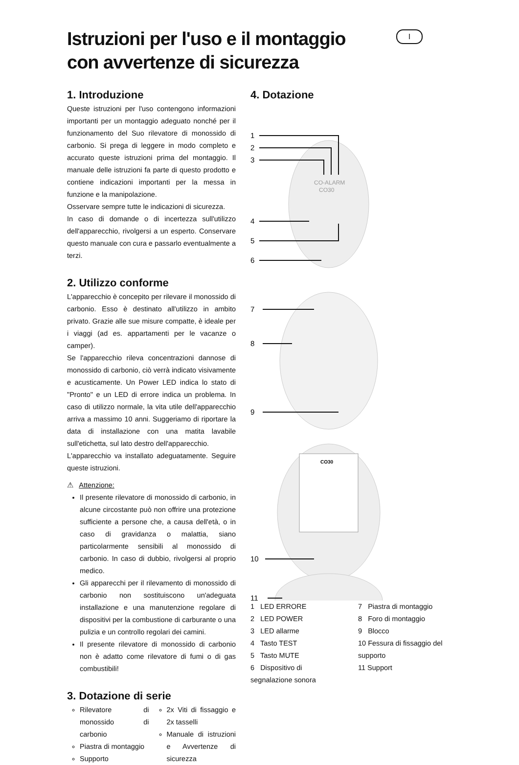I
Istruzioni per l'uso e il montaggio
con avvertenze di sicurezza
1. Introduzione
Queste istruzioni per l'uso contengono informazioni importanti per un montaggio adeguato nonché per il funzionamento del Suo rilevatore di monossido di carbonio. Si prega di leggere in modo completo e accurato queste istruzioni prima del montaggio. Il manuale delle istruzioni fa parte di questo prodotto e contiene indicazioni importanti per la messa in funzione e la manipolazione.
Osservare sempre tutte le indicazioni di sicurezza.
In caso di domande o di incertezza sull'utilizzo dell'apparecchio, rivolgersi a un esperto. Conservare questo manuale con cura e passarlo eventualmente a terzi.
2. Utilizzo conforme
L'apparecchio è concepito per rilevare il monossido di carbonio. Esso è destinato all'utilizzo in ambito privato. Grazie alle sue misure compatte, è ideale per i viaggi (ad es. appartamenti per le vacanze o camper).
Se l'apparecchio rileva concentrazioni dannose di monossido di carbonio, ciò verrà indicato visivamente e acusticamente. Un Power LED indica lo stato di "Pronto" e un LED di errore indica un problema. In caso di utilizzo normale, la vita utile dell'apparecchio arriva a massimo 10 anni. Suggeriamo di riportare la data di installazione con una matita lavabile sull'etichetta, sul lato destro dell'apparecchio.
L'apparecchio va installato adeguatamente. Seguire queste istruzioni.
⚠ Attenzione:
Il presente rilevatore di monossido di carbonio, in alcune circostante può non offrire una protezione sufficiente a persone che, a causa dell'età, o in caso di gravidanza o malattia, siano particolarmente sensibili al monossido di carbonio. In caso di dubbio, rivolgersi al proprio medico.
Gli apparecchi per il rilevamento di monossido di carbonio non sostituiscono un'adeguata installazione e una manutenzione regolare di dispositivi per la combustione di carburante o una pulizia e un controllo regolari dei camini.
Il presente rilevatore di monossido di carbonio non è adatto come rilevatore di fumi o di gas combustibili!
3. Dotazione di serie
Rilevatore di monossido di carbonio
Piastra di montaggio
Supporto
2x Viti di fissaggio e 2x tasselli
Manuale di istruzioni e Avvertenze di sicurezza
4. Dotazione
1
2
3
4
5
6
7
8
9
10
11
CO-ALARM
CO30
CO30
1 LED ERRORE
2 LED POWER
3 LED allarme
4 Tasto TEST
5 Tasto MUTE
6 Dispositivo di segnalazione sonora
7 Piastra di montaggio
8 Foro di montaggio
9 Blocco
10 Fessura di fissaggio del supporto
11 Support